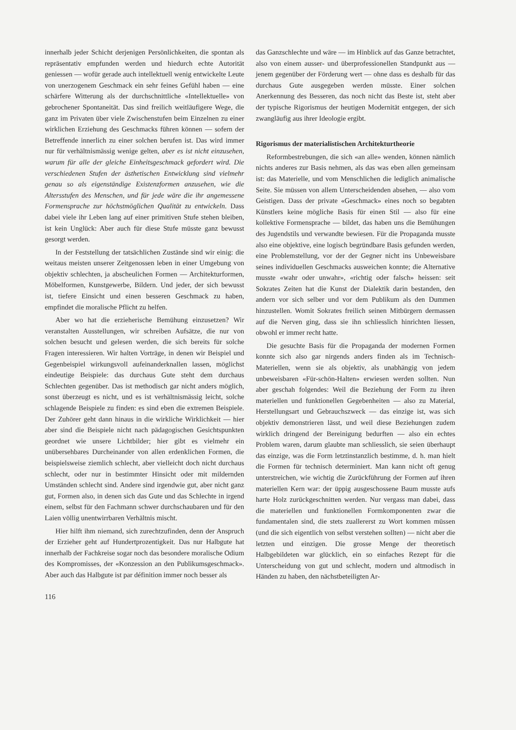innerhalb jeder Schicht derjenigen Persönlichkeiten, die spontan als repräsentativ empfunden werden und hiedurch echte Autorität geniessen — wofür gerade auch intellektuell wenig entwickelte Leute von unerzogenem Geschmack ein sehr feines Gefühl haben — eine schärfere Witterung als der durchschnittliche «Intellektuelle» von gebrochener Spontaneität. Das sind freilich weitläufigere Wege, die ganz im Privaten über viele Zwischenstufen beim Einzelnen zu einer wirklichen Erziehung des Geschmacks führen können — sofern der Betreffende innerlich zu einer solchen berufen ist. Das wird immer nur für verhältnismässig wenige gelten, aber es ist nicht einzusehen, warum für alle der gleiche Einheitsgeschmack gefordert wird. Die verschiedenen Stufen der ästhetischen Entwicklung sind vielmehr genau so als eigenständige Existenzformen anzusehen, wie die Altersstufen des Menschen, und für jede wäre die ihr angemessene Formensprache zur höchstmöglichen Qualität zu entwickeln. Dass dabei viele ihr Leben lang auf einer primitiven Stufe stehen bleiben, ist kein Unglück: Aber auch für diese Stufe müsste ganz bewusst gesorgt werden.
In der Feststellung der tatsächlichen Zustände sind wir einig: die weitaus meisten unserer Zeitgenossen leben in einer Umgebung von objektiv schlechten, ja abscheulichen Formen — Architekturformen, Möbelformen, Kunstgewerbe, Bildern. Und jeder, der sich bewusst ist, tiefere Einsicht und einen besseren Geschmack zu haben, empfindet die moralische Pflicht zu helfen.
Aber wo hat die erzieherische Bemühung einzusetzen? Wir veranstalten Ausstellungen, wir schreiben Aufsätze, die nur von solchen besucht und gelesen werden, die sich bereits für solche Fragen interessieren. Wir halten Vorträge, in denen wir Beispiel und Gegenbeispiel wirkungsvoll aufeinanderknallen lassen, möglichst eindeutige Beispiele: das durchaus Gute steht dem durchaus Schlechten gegenüber. Das ist methodisch gar nicht anders möglich, sonst überzeugt es nicht, und es ist verhältnismässig leicht, solche schlagende Beispiele zu finden: es sind eben die extremen Beispiele. Der Zuhörer geht dann hinaus in die wirkliche Wirklichkeit — hier aber sind die Beispiele nicht nach pädagogischen Gesichtspunkten geordnet wie unsere Lichtbilder; hier gibt es vielmehr ein unübersehbares Durcheinander von allen erdenklichen Formen, die beispielsweise ziemlich schlecht, aber vielleicht doch nicht durchaus schlecht, oder nur in bestimmter Hinsicht oder mit mildernden Umständen schlecht sind. Andere sind irgendwie gut, aber nicht ganz gut, Formen also, in denen sich das Gute und das Schlechte in irgend einem, selbst für den Fachmann schwer durchschaubaren und für den Laien völlig unentwirrbaren Verhältnis mischt.
Hier hilft ihm niemand, sich zurechtzufinden, denn der Anspruch der Erzieher geht auf Hundertprozentigkeit. Das nur Halbgute hat innerhalb der Fachkreise sogar noch das besondere moralische Odium des Kompromisses, der «Konzession an den Publikumsgeschmack». Aber auch das Halbgute ist par définition immer noch besser als
116
das Ganzschlechte und wäre — im Hinblick auf das Ganze betrachtet, also von einem ausser- und überprofessionellen Standpunkt aus — jenem gegenüber der Förderung wert — ohne dass es deshalb für das durchaus Gute ausgegeben werden müsste. Einer solchen Anerkennung des Besseren, das noch nicht das Beste ist, steht aber der typische Rigorismus der heutigen Modernität entgegen, der sich zwangläufig aus ihrer Ideologie ergibt.
Rigorismus der materialistischen Architekturtheorie
Reformbestrebungen, die sich «an alle» wenden, können nämlich nichts anderes zur Basis nehmen, als das was eben allen gemeinsam ist: das Materielle, und vom Menschlichen die lediglich animalische Seite. Sie müssen von allem Unterscheidenden absehen, — also vom Geistigen. Dass der private «Geschmack» eines noch so begabten Künstlers keine mögliche Basis für einen Stil — also für eine kollektive Formensprache — bildet, das haben uns die Bemühungen des Jugendstils und verwandte bewiesen. Für die Propaganda musste also eine objektive, eine logisch begründbare Basis gefunden werden, eine Problemstellung, vor der der Gegner nicht ins Unbeweisbare seines individuellen Geschmacks ausweichen konnte; die Alternative musste «wahr oder unwahr», «richtig oder falsch» heissen: seit Sokrates Zeiten hat die Kunst der Dialektik darin bestanden, den andern vor sich selber und vor dem Publikum als den Dummen hinzustellen. Womit Sokrates freilich seinen Mitbürgern dermassen auf die Nerven ging, dass sie ihn schliesslich hinrichten liessen, obwohl er immer recht hatte.
Die gesuchte Basis für die Propaganda der modernen Formen konnte sich also gar nirgends anders finden als im Technisch-Materiellen, wenn sie als objektiv, als unabhängig von jedem unbeweisbaren «Für-schön-Halten» erwiesen werden sollten. Nun aber geschah folgendes: Weil die Beziehung der Form zu ihren materiellen und funktionellen Gegebenheiten — also zu Material, Herstellungsart und Gebrauchszweck — das einzige ist, was sich objektiv demonstrieren lässt, und weil diese Beziehungen zudem wirklich dringend der Bereinigung bedurften — also ein echtes Problem waren, darum glaubte man schliesslich, sie seien überhaupt das einzige, was die Form letztinstanzlich bestimme, d. h. man hielt die Formen für technisch determiniert. Man kann nicht oft genug unterstreichen, wie wichtig die Zurückführung der Formen auf ihren materiellen Kern war: der üppig ausgeschossene Baum musste aufs harte Holz zurückgeschnitten werden. Nur vergass man dabei, dass die materiellen und funktionellen Formkomponenten zwar die fundamentalen sind, die stets zuallererst zu Wort kommen müssen (und die sich eigentlich von selbst verstehen sollten) — nicht aber die letzten und einzigen. Die grosse Menge der theoretisch Halbgebildeten war glücklich, ein so einfaches Rezept für die Unterscheidung von gut und schlecht, modern und altmodisch in Händen zu haben, den nächstbeteiligten Ar-